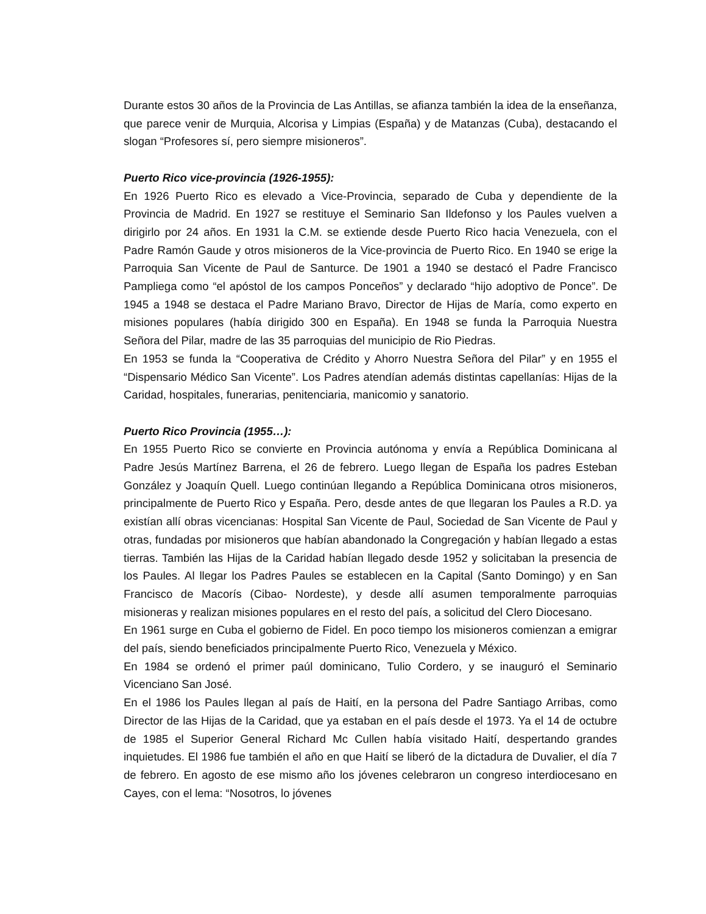Durante estos 30 años de la Provincia de Las Antillas, se afianza también la idea de la enseñanza, que parece venir de Murquia, Alcorisa y Limpias (España) y de Matanzas (Cuba), destacando el slogan “Profesores sí, pero siempre misioneros”.
Puerto Rico vice-provincia (1926-1955):
En 1926 Puerto Rico es elevado a Vice-Provincia, separado de Cuba y dependiente de la Provincia de Madrid. En 1927 se restituye el Seminario San Ildefonso y los Paules vuelven a dirigirlo por 24 años. En 1931 la C.M. se extiende desde Puerto Rico hacia Venezuela, con el Padre Ramón Gaude y otros misioneros de la Vice-provincia de Puerto Rico. En 1940 se erige la Parroquia San Vicente de Paul de Santurce. De 1901 a 1940 se destacó el Padre Francisco Pampliega como “el apóstol de los campos Ponceños” y declarado “hijo adoptivo de Ponce”. De 1945 a 1948 se destaca el Padre Mariano Bravo, Director de Hijas de María, como experto en misiones populares (había dirigido 300 en España). En 1948 se funda la Parroquia Nuestra Señora del Pilar, madre de las 35 parroquias del municipio de Rio Piedras.
En 1953 se funda la “Cooperativa de Crédito y Ahorro Nuestra Señora del Pilar” y en 1955 el “Dispensario Médico San Vicente”. Los Padres atendían además distintas capellanías: Hijas de la Caridad, hospitales, funerarias, penitenciaria, manicomio y sanatorio.
Puerto Rico Provincia (1955…):
En 1955 Puerto Rico se convierte en Provincia autónoma y envía a República Dominicana al Padre Jesús Martínez Barrena, el 26 de febrero. Luego llegan de España los padres Esteban González y Joaquín Quell. Luego continúan llegando a República Dominicana otros misioneros, principalmente de Puerto Rico y España. Pero, desde antes de que llegaran los Paules a R.D. ya existían allí obras vicencianas: Hospital San Vicente de Paul, Sociedad de San Vicente de Paul y otras, fundadas por misioneros que habían abandonado la Congregación y habían llegado a estas tierras. También las Hijas de la Caridad habían llegado desde 1952 y solicitaban la presencia de los Paules. Al llegar los Padres Paules se establecen en la Capital (Santo Domingo) y en San Francisco de Macorís (Cibao- Nordeste), y desde allí asumen temporalmente parroquias misioneras y realizan misiones populares en el resto del país, a solicitud del Clero Diocesano.
En 1961 surge en Cuba el gobierno de Fidel. En poco tiempo los misioneros comienzan a emigrar del país, siendo beneficiados principalmente Puerto Rico, Venezuela y México.
En 1984 se ordenó el primer paúl dominicano, Tulio Cordero, y se inauguró el Seminario Vicenciano San José.
En el 1986 los Paules llegan al país de Haití, en la persona del Padre Santiago Arribas, como Director de las Hijas de la Caridad, que ya estaban en el país desde el 1973. Ya el 14 de octubre de 1985 el Superior General Richard Mc Cullen había visitado Haití, despertando grandes inquietudes. El 1986 fue también el año en que Haití se liberó de la dictadura de Duvalier, el día 7 de febrero. En agosto de ese mismo año los jóvenes celebraron un congreso interdiocesano en Cayes, con el lema: “Nosotros, lo jóvenes